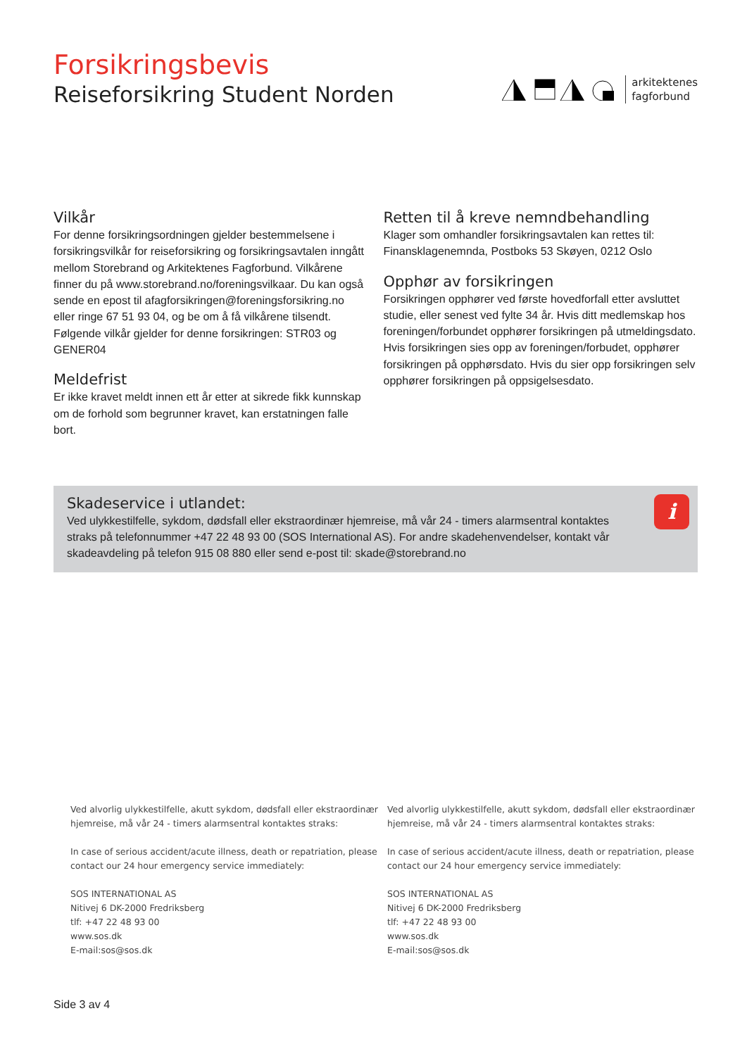Forsikringsbevis
Reiseforsikring Student Norden
arkitektenes
fagforbund
Vilkår
For denne forsikringsordningen gjelder bestemmelsene i forsikringsvilkår for reiseforsikring og forsikringsavtalen inngått mellom Storebrand og Arkitektenes Fagforbund. Vilkårene finner du på www.storebrand.no/foreningsvilkaar. Du kan også sende en epost til afagforsikringen@foreningsforsikring.no eller ringe 67 51 93 04, og be om å få vilkårene tilsendt. Følgende vilkår gjelder for denne forsikringen: STR03 og GENER04
Meldefrist
Er ikke kravet meldt innen ett år etter at sikrede fikk kunnskap om de forhold som begrunner kravet, kan erstatningen falle bort.
Retten til å kreve nemndbehandling
Klager som omhandler forsikringsavtalen kan rettes til: Finansklagenemnda, Postboks 53 Skøyen, 0212 Oslo
Opphør av forsikringen
Forsikringen opphører ved første hovedforfall etter avsluttet studie, eller senest ved fylte 34 år. Hvis ditt medlemskap hos foreningen/forbundet opphører forsikringen på utmeldingsdato. Hvis forsikringen sies opp av foreningen/forbudet, opphører forsikringen på opphørsdato. Hvis du sier opp forsikringen selv opphører forsikringen på oppsigelsesdato.
Skadeservice i utlandet:
Ved ulykkestilfelle, sykdom, dødsfall eller ekstraordinær hjemreise, må vår 24 - timers alarmsentral kontaktes straks på telefonnummer +47 22 48 93 00 (SOS International AS). For andre skadehenvendelser, kontakt vår skadeavdeling på telefon 915 08 880 eller send e-post til: skade@storebrand.no
i
Ved alvorlig ulykkestilfelle, akutt sykdom, dødsfall eller ekstraordinær
hjemreise, må vår 24 - timers alarmsentral kontaktes straks:
In case of serious accident/acute illness, death or repatriation, please
contact our 24 hour emergency service immediately:
SOS INTERNATIONAL AS
Nitivej 6 DK-2000 Fredriksberg
tlf: +47 22 48 93 00
www.sos.dk
E-mail:sos@sos.dk
Ved alvorlig ulykkestilfelle, akutt sykdom, dødsfall eller ekstraordinær
hjemreise, må vår 24 - timers alarmsentral kontaktes straks:
In case of serious accident/acute illness, death or repatriation, please
contact our 24 hour emergency service immediately:
SOS INTERNATIONAL AS
Nitivej 6 DK-2000 Fredriksberg
tlf: +47 22 48 93 00
www.sos.dk
E-mail:sos@sos.dk
Side 3 av 4